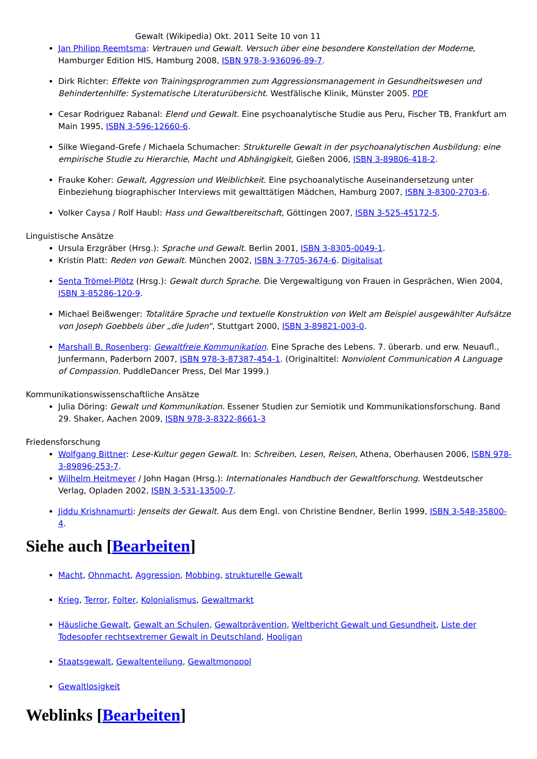Gewalt (Wikipedia) Okt. 2011 Seite 10 von 11
Jan Philipp Reemtsma: Vertrauen und Gewalt. Versuch über eine besondere Konstellation der Moderne, Hamburger Edition HIS, Hamburg 2008, ISBN 978-3-936096-89-7.
Dirk Richter: Effekte von Trainingsprogrammen zum Aggressionsmanagement in Gesundheitswesen und Behindertenhilfe: Systematische Literaturübersicht. Westfälische Klinik, Münster 2005. PDF
Cesar Rodriguez Rabanal: Elend und Gewalt. Eine psychoanalytische Studie aus Peru, Fischer TB, Frankfurt am Main 1995, ISBN 3-596-12660-6.
Silke Wiegand-Grefe / Michaela Schumacher: Strukturelle Gewalt in der psychoanalytischen Ausbildung: eine empirische Studie zu Hierarchie, Macht und Abhängigkeit, Gießen 2006, ISBN 3-89806-418-2.
Frauke Koher: Gewalt, Aggression und Weiblichkeit. Eine psychoanalytische Auseinandersetzung unter Einbeziehung biographischer Interviews mit gewalttätigen Mädchen, Hamburg 2007, ISBN 3-8300-2703-6.
Volker Caysa / Rolf Haubl: Hass und Gewaltbereitschaft, Göttingen 2007, ISBN 3-525-45172-5.
Linguistische Ansätze
Ursula Erzgräber (Hrsg.): Sprache und Gewalt. Berlin 2001, ISBN 3-8305-0049-1.
Kristin Platt: Reden von Gewalt. München 2002, ISBN 3-7705-3674-6. Digitalisat
Senta Trömel-Plötz (Hrsg.): Gewalt durch Sprache. Die Vergewaltigung von Frauen in Gesprächen, Wien 2004, ISBN 3-85286-120-9.
Michael Beißwenger: Totalitäre Sprache und textuelle Konstruktion von Welt am Beispiel ausgewählter Aufsätze von Joseph Goebbels über „die Juden“, Stuttgart 2000, ISBN 3-89821-003-0.
Marshall B. Rosenberg: Gewaltfreie Kommunikation. Eine Sprache des Lebens. 7. überarb. und erw. Neuaufl., Junfermann, Paderborn 2007, ISBN 978-3-87387-454-1. (Originaltitel: Nonviolent Communication A Language of Compassion. PuddleDancer Press, Del Mar 1999.)
Kommunikationswissenschaftliche Ansätze
Julia Döring: Gewalt und Kommunikation. Essener Studien zur Semiotik und Kommunikationsforschung. Band 29. Shaker, Aachen 2009, ISBN 978-3-8322-8661-3
Friedensforschung
Wolfgang Bittner: Lese-Kultur gegen Gewalt. In: Schreiben, Lesen, Reisen, Athena, Oberhausen 2006, ISBN 978-3-89896-253-7.
Wilhelm Heitmeyer / John Hagan (Hrsg.): Internationales Handbuch der Gewaltforschung. Westdeutscher Verlag, Opladen 2002, ISBN 3-531-13500-7.
Jiddu Krishnamurti: Jenseits der Gewalt. Aus dem Engl. von Christine Bendner, Berlin 1999, ISBN 3-548-35800-4.
Siehe auch [Bearbeiten]
Macht, Ohnmacht, Aggression, Mobbing, strukturelle Gewalt
Krieg, Terror, Folter, Kolonialismus, Gewaltmarkt
Häusliche Gewalt, Gewalt an Schulen, Gewaltprävention, Weltbericht Gewalt und Gesundheit, Liste der Todesopfer rechtsextremer Gewalt in Deutschland, Hooligan
Staatsgewalt, Gewaltenteilung, Gewaltmonopol
Gewaltlosigkeit
Weblinks [Bearbeiten]